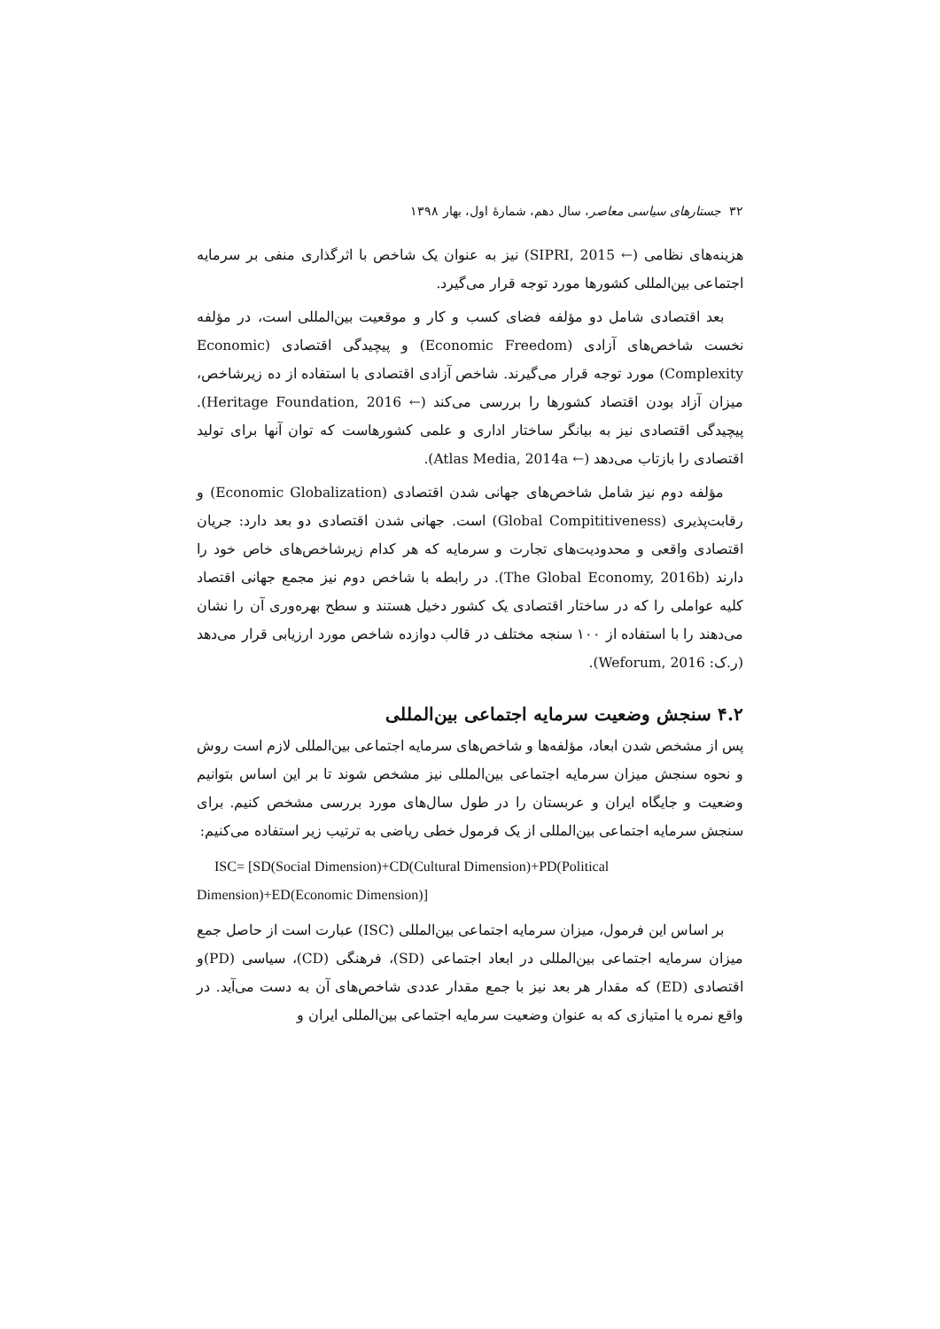۳۲ جستارهای سیاسی معاصر، سال دهم، شمارهٔ اول، بهار ۱۳۹۸
هزینه‌های نظامی (← SIPRI, 2015) نیز به عنوان یک شاخص با اثرگذاری منفی بر سرمایه اجتماعی بین‌المللی کشورها مورد توجه قرار می‌گیرد.
بعد اقتصادی شامل دو مؤلفه فضای کسب و کار و موقعیت بین‌المللی است، در مؤلفه نخست شاخص‌های آزادی (Economic Freedom) و پیچیدگی اقتصادی (Economic Complexity) مورد توجه قرار می‌گیرند. شاخص آزادی اقتصادی با استفاده از ده زیرشاخص، میزان آزاد بودن اقتصاد کشورها را بررسی می‌کند (← Heritage Foundation, 2016). پیچیدگی اقتصادی نیز به بیانگر ساختار اداری و علمی کشورهاست که توان آنها برای تولید اقتصادی را بازتاب می‌دهد (← Atlas Media, 2014a).
مؤلفه دوم نیز شامل شاخص‌های جهانی شدن اقتصادی (Economic Globalization) و رقابت‌پذیری (Global Compititiveness) است. جهانی شدن اقتصادی دو بعد دارد: جریان اقتصادی واقعی و محدودیت‌های تجارت و سرمایه که هر کدام زیرشاخص‌های خاص خود را دارند (The Global Economy, 2016b). در رابطه با شاخص دوم نیز مجمع جهانی اقتصاد کلیه عواملی را که در ساختار اقتصادی یک کشور دخیل هستند و سطح بهره‌وری آن را نشان می‌دهند را با استفاده از ۱۰۰ سنجه مختلف در قالب دوازده شاخص مورد ارزیابی قرار می‌دهد (ر.ک: Weforum, 2016).
۴.۲ سنجش وضعیت سرمایه اجتماعی بین‌المللی
پس از مشخص شدن ابعاد، مؤلفه‌ها و شاخص‌های سرمایه اجتماعی بین‌المللی لازم است روش و نحوه سنجش میزان سرمایه اجتماعی بین‌المللی نیز مشخص شوند تا بر این اساس بتوانیم وضعیت و جایگاه ایران و عربستان را در طول سال‌های مورد بررسی مشخص کنیم. برای سنجش سرمایه اجتماعی بین‌المللی از یک فرمول خطی ریاضی به ترتیب زیر استفاده می‌کنیم:
ISC= [SD(Social Dimension)+CD(Cultural Dimension)+PD(Political
Dimension)+ED(Economic Dimension)]
بر اساس این فرمول، میزان سرمایه اجتماعی بین‌المللی (ISC) عبارت است از حاصل جمع میزان سرمایه اجتماعی بین‌المللی در ابعاد اجتماعی (SD)، فرهنگی (CD)، سیاسی (PD)و اقتصادی (ED) که مقدار هر بعد نیز با جمع مقدار عددی شاخص‌های آن به دست می‌آید. در واقع نمره یا امتیازی که به عنوان وضعیت سرمایه اجتماعی بین‌المللی ایران و